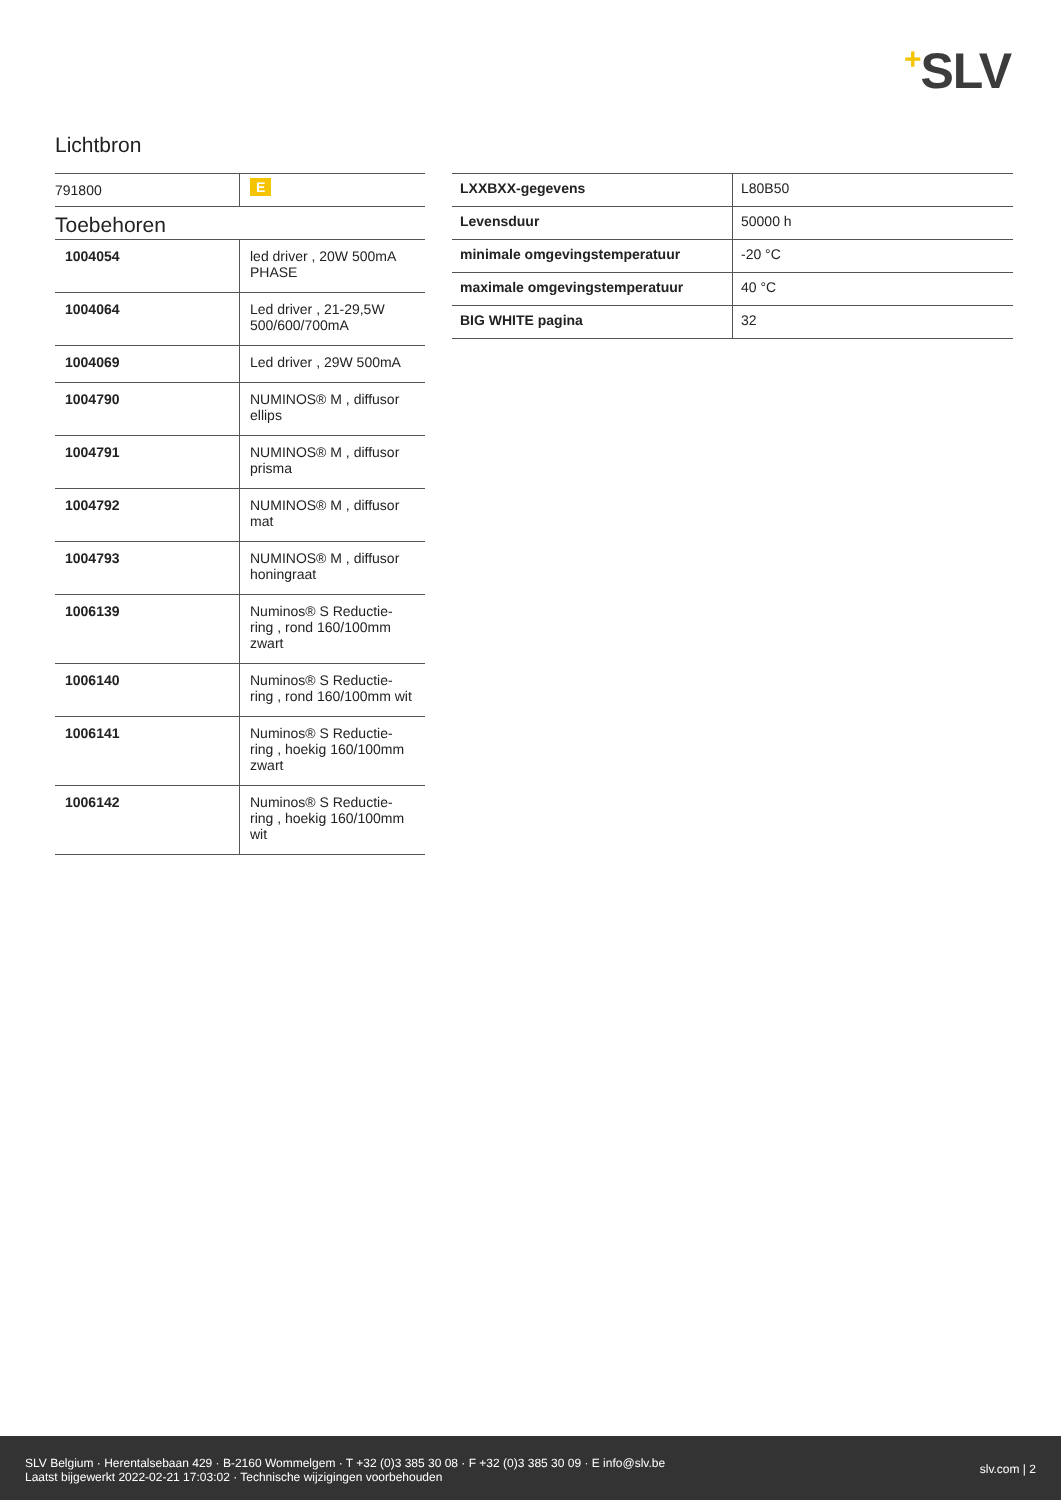+SLV
Lichtbron
| 791800 | E |
Toebehoren
| 1004054 | led driver , 20W 500mA PHASE |
| 1004064 | Led driver , 21-29,5W 500/600/700mA |
| 1004069 | Led driver , 29W 500mA |
| 1004790 | NUMINOS® M , diffusor ellips |
| 1004791 | NUMINOS® M , diffusor prisma |
| 1004792 | NUMINOS® M , diffusor mat |
| 1004793 | NUMINOS® M , diffusor honingraat |
| 1006139 | Numinos® S Reductie-ring , rond 160/100mm zwart |
| 1006140 | Numinos® S Reductie-ring , rond 160/100mm wit |
| 1006141 | Numinos® S Reductie-ring , hoekig 160/100mm zwart |
| 1006142 | Numinos® S Reductie-ring , hoekig 160/100mm wit |
| LXXBXX-gegevens | L80B50 |
| Levensduur | 50000 h |
| minimale omgevingstemperatuur | -20 °C |
| maximale omgevingstemperatuur | 40 °C |
| BIG WHITE pagina | 32 |
SLV Belgium · Herentalsebaan 429 · B-2160 Wommelgem · T +32 (0)3 385 30 08 · F +32 (0)3 385 30 09 · E info@slv.be
Laatst bijgewerkt 2022-02-21 17:03:02 · Technische wijzigingen voorbehouden
slv.com | 2